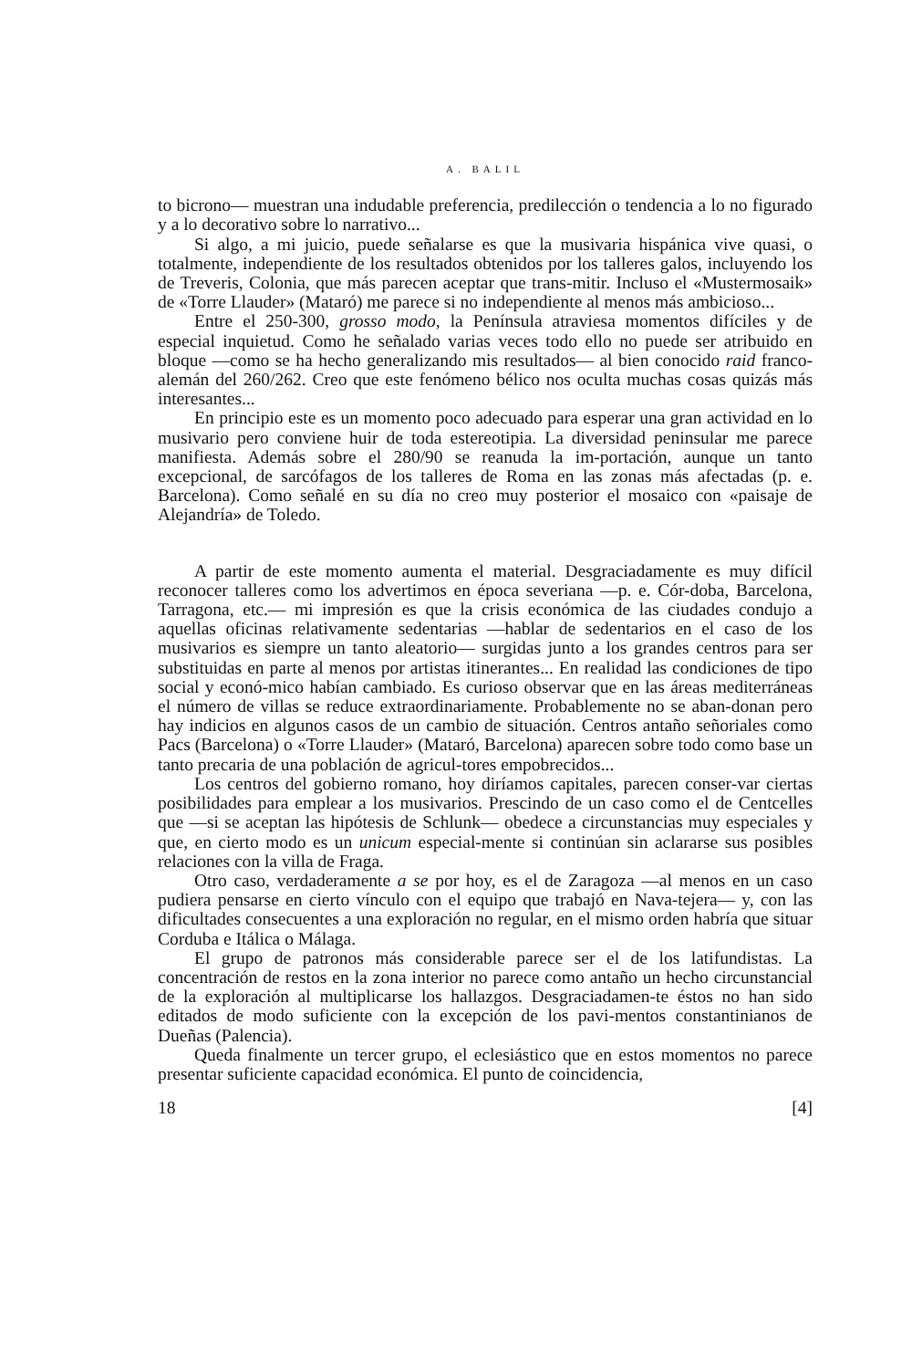A. BALIL
to bicrono— muestran una indudable preferencia, predilección o tendencia a lo no figurado y a lo decorativo sobre lo narrativo...
Si algo, a mi juicio, puede señalarse es que la musivaria hispánica vive quasi, o totalmente, independiente de los resultados obtenidos por los talleres galos, incluyendo los de Treveris, Colonia, que más parecen aceptar que trans-mitir. Incluso el «Mustermosaik» de «Torre Llauder» (Mataró) me parece si no independiente al menos más ambicioso...
Entre el 250-300, grosso modo, la Península atraviesa momentos difíciles y de especial inquietud. Como he señalado varias veces todo ello no puede ser atribuido en bloque —como se ha hecho generalizando mis resultados— al bien conocido raid franco-alemán del 260/262. Creo que este fenómeno bélico nos oculta muchas cosas quizás más interesantes...
En principio este es un momento poco adecuado para esperar una gran actividad en lo musivario pero conviene huir de toda estereotipia. La diversidad peninsular me parece manifiesta. Además sobre el 280/90 se reanuda la im-portación, aunque un tanto excepcional, de sarcófagos de los talleres de Roma en las zonas más afectadas (p. e. Barcelona). Como señalé en su día no creo muy posterior el mosaico con «paisaje de Alejandría» de Toledo.
A partir de este momento aumenta el material. Desgraciadamente es muy difícil reconocer talleres como los advertimos en época severiana —p. e. Cór-doba, Barcelona, Tarragona, etc.— mi impresión es que la crisis económica de las ciudades condujo a aquellas oficinas relativamente sedentarias —hablar de sedentarios en el caso de los musivarios es siempre un tanto aleatorio— surgidas junto a los grandes centros para ser substituidas en parte al menos por artistas itinerantes... En realidad las condiciones de tipo social y econó-mico habían cambiado. Es curioso observar que en las áreas mediterráneas el número de villas se reduce extraordinariamente. Probablemente no se aban-donan pero hay indicios en algunos casos de un cambio de situación. Centros antaño señoriales como Pacs (Barcelona) o «Torre Llauder» (Mataró, Barcelona) aparecen sobre todo como base un tanto precaria de una población de agricul-tores empobrecidos...
Los centros del gobierno romano, hoy diríamos capitales, parecen conser-var ciertas posibilidades para emplear a los musivarios. Prescindo de un caso como el de Centcelles que —si se aceptan las hipótesis de Schlunk— obedece a circunstancias muy especiales y que, en cierto modo es un unicum especial-mente si continúan sin aclararse sus posibles relaciones con la villa de Fraga.
Otro caso, verdaderamente a se por hoy, es el de Zaragoza —al menos en un caso pudiera pensarse en cierto vínculo con el equipo que trabajó en Nava-tejera— y, con las dificultades consecuentes a una exploración no regular, en el mismo orden habría que situar Corduba e Itálica o Málaga.
El grupo de patronos más considerable parece ser el de los latifundistas. La concentración de restos en la zona interior no parece como antaño un hecho circunstancial de la exploración al multiplicarse los hallazgos. Desgraciadamen-te éstos no han sido editados de modo suficiente con la excepción de los pavi-mentos constantinianos de Dueñas (Palencia).
Queda finalmente un tercer grupo, el eclesiástico que en estos momentos no parece presentar suficiente capacidad económica. El punto de coincidencia,
18 [4]